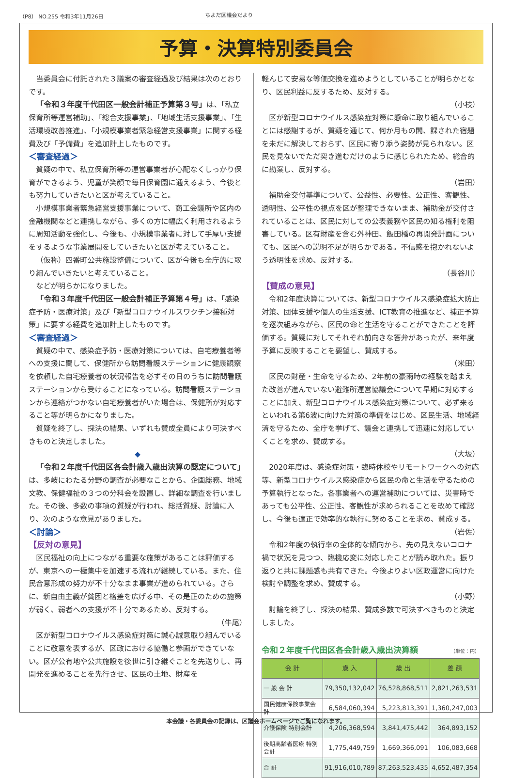（P8） NO.255 令和3年11月26日 ちよだ区議会だより
予算・決算特別委員会
当委員会に付託された３議案の審査経過及び結果は次のとおりです。
「令和３年度千代田区一般会計補正予算第３号」は、「私立保育所等運営補助」、「総合支援事業」、「地域生活支援事業」、「生活環境改善推進」、「小規模事業者緊急経営支援事業」に関する経費及び「予備費」を追加計上したものです。
＜審査経過＞
質疑の中で、私立保育所等の運営事業者が心配なくしっかり保育ができるよう、児童が笑顔で毎日保育園に通えるよう、今後とも努力していきたいと区が考えていること。
小規模事業者緊急経営支援事業について、商工会議所や区内の金融機関などと連携しながら、多くの方に幅広く利用されるように周知活動を強化し、今後も、小規模事業者に対して手厚い支援をするような事業展開をしていきたいと区が考えていること。
（仮称）四番町公共施設整備について、区が今後も全庁的に取り組んでいきたいと考えていること。
などが明らかになりました。
「令和３年度千代田区一般会計補正予算第４号」は、「感染症予防・医療対策」及び「新型コロナウイルスワクチン接種対策」に要する経費を追加計上したものです。
＜審査経過＞
質疑の中で、感染症予防・医療対策については、自宅療養者等への支援に関して、保健所から訪問看護ステーションに健康観察を依頼した自宅療養者の状況報告を必ずその日のうちに訪問看護ステーションから受けることになっている。訪問看護ステーションから連絡がつかない自宅療養者がいた場合は、保健所が対応すること等が明らかになりました。
質疑を終了し、採決の結果、いずれも賛成全員により可決すべきものと決定しました。
◆
「令和２年度千代田区各会計歳入歳出決算の認定について」は、多岐にわたる分野の調査が必要なことから、企画総務、地域文教、保健福祉の３つの分科会を設置し、詳細な調査を行いました。その後、多数の事項の質疑が行われ、総括質疑、討論に入り、次のような意見がありました。
＜討論＞
【反対の意見】
区民福祉の向上につながる重要な施策があることは評価するが、東京への一極集中を加速する流れが継続している。また、住民合意形成の努力が不十分なまま事業が進められている。さらに、新自由主義が貧困と格差を広げる中、その是正のための施策が弱く、弱者への支援が不十分であるため、反対する。
（牛尾）
区が新型コロナウイルス感染症対策に誠心誠意取り組んでいることに敬意を表するが、区政における協働と参画ができていない。区が公有地や公共施設を後世に引き継ぐことを先送りし、再開発を進めることを先行させ、区民の土地、財産を
軽んじて安易な等価交換を進めようとしていることが明らかとなり、区民利益に反するため、反対する。
（小枝）
区が新型コロナウイルス感染症対策に懸命に取り組んでいることには感謝するが、質疑を通じて、何か月もの間、課された宿題を未だに解決しておらず、区民に寄り添う姿勢が見られない。区民を見ないでただ突き進むだけのように感じられたため、総合的に勘案し、反対する。
（岩田）
補助金交付基準について、公益性、必要性、公正性、客観性、透明性、公平性の視点を区が整理できないまま、補助金が交付されていることは、区民に対しての公表義務や区民の知る権利を阻害している。区有財産を含む外神田、飯田橋の再開発計画についても、区民への説明不足が明らかである。不信感を抱かれないよう透明性を求め、反対する。
（長谷川）
【賛成の意見】
令和2年度決算については、新型コロナウイルス感染症拡大防止対策、団体支援や個人の生活支援、ICT教育の推進など、補正予算を逐次組みながら、区民の命と生活を守ることができたことを評価する。質疑に対してそれぞれ前向きな答弁があったが、来年度予算に反映することを要望し、賛成する。
（米田）
区民の財産・生命を守るため、2年前の豪雨時の経験を踏まえた改善が進んでいない避難所運営協議会について早期に対応することに加え、新型コロナウイルス感染症対策について、必ず来るといわれる第6波に向けた対策の準備をはじめ、区民生活、地域経済を守るため、全庁を挙げて、議会と連携して迅速に対応していくことを求め、賛成する。
（大坂）
2020年度は、感染症対策・臨時休校やリモートワークへの対応等、新型コロナウイルス感染症から区民の命と生活を守るための予算執行となった。各事業者への運営補助については、災害時であっても公平性、公正性、客観性が求められることを改めて確認し、今後も適正で効率的な執行に努めることを求め、賛成する。
（岩佐）
令和2年度の執行率の全体的な傾向から、先の見えないコロナ禍で状況を見つつ、臨機応変に対応したことが読み取れた。振り返りと共に課題感も共有できた。今後よりよい区政運営に向けた検討や調整を求め、賛成する。
（小野）
討論を終了し、採決の結果、賛成多数で可決すべきものと決定しました。
令和２年度千代田区各会計歳入歳出決算額 （単位：円）
| 会 計 | 歳 入 | 歳 出 | 差 額 |
| --- | --- | --- | --- |
| 一 般 会 計 | 79,350,132,042 | 76,528,868,511 | 2,821,263,531 |
| 国民健康保険事業会計 | 6,584,060,394 | 5,223,813,391 | 1,360,247,003 |
| 介護保険 特別会計 | 4,206,368,594 | 3,841,475,442 | 364,893,152 |
| 後期高齢者医療 特別会計 | 1,775,449,759 | 1,669,366,091 | 106,083,668 |
| 合 計 | 91,916,010,789 | 87,263,523,435 | 4,652,487,354 |
本会議・各委員会の記録は、区議会ホームページでご覧になれます。